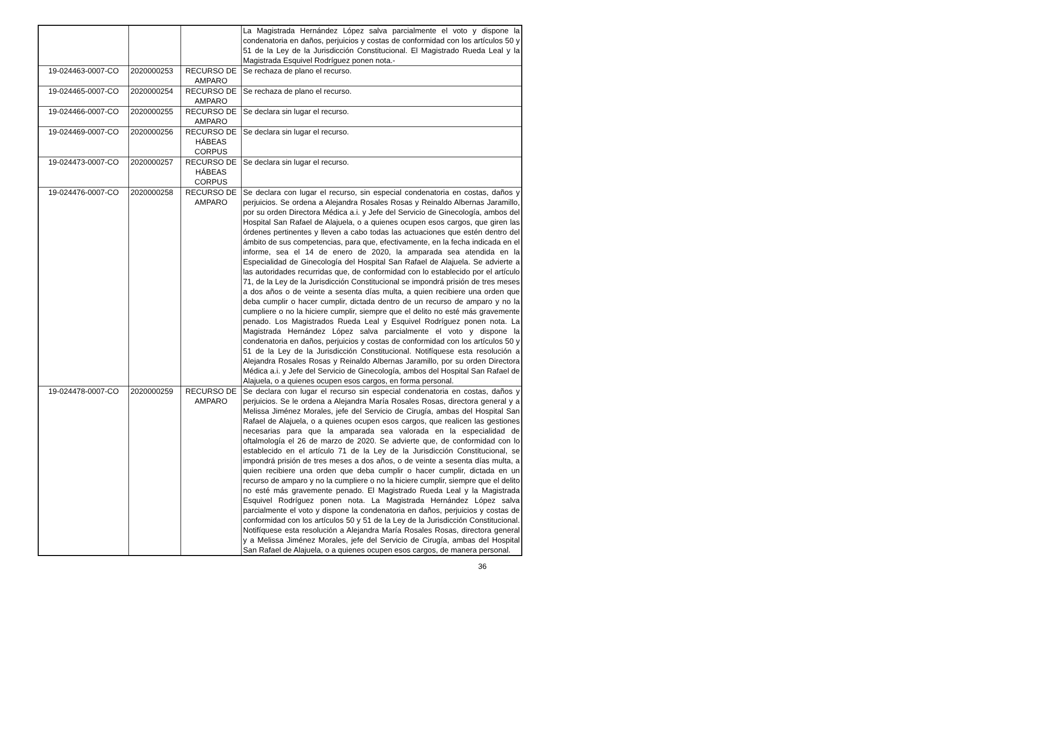| | | | La Magistrada Hernández López salva parcialmente el voto y dispone la condenatoria en daños, perjuicios y costas de conformidad con los artículos 50 y 51 de la Ley de la Jurisdicción Constitucional. El Magistrado Rueda Leal y la Magistrada Esquivel Rodríguez ponen nota.- |
| 19-024463-0007-CO | 2020000253 | RECURSO DE AMPARO | Se rechaza de plano el recurso. |
| 19-024465-0007-CO | 2020000254 | RECURSO DE AMPARO | Se rechaza de plano el recurso. |
| 19-024466-0007-CO | 2020000255 | RECURSO DE AMPARO | Se declara sin lugar el recurso. |
| 19-024469-0007-CO | 2020000256 | RECURSO DE HÁBEAS CORPUS | Se declara sin lugar el recurso. |
| 19-024473-0007-CO | 2020000257 | RECURSO DE HÁBEAS CORPUS | Se declara sin lugar el recurso. |
| 19-024476-0007-CO | 2020000258 | RECURSO DE AMPARO | Se declara con lugar el recurso, sin especial condenatoria en costas, daños y perjuicios. Se ordena a Alejandra Rosales Rosas y Reinaldo Albernas Jaramillo, por su orden Directora Médica a.i. y Jefe del Servicio de Ginecología, ambos del Hospital San Rafael de Alajuela, o a quienes ocupen esos cargos, que giren las órdenes pertinentes y lleven a cabo todas las actuaciones que estén dentro del ámbito de sus competencias, para que, efectivamente, en la fecha indicada en el informe, sea el 14 de enero de 2020, la amparada sea atendida en la Especialidad de Ginecología del Hospital San Rafael de Alajuela. Se advierte a las autoridades recurridas que, de conformidad con lo establecido por el artículo 71, de la Ley de la Jurisdicción Constitucional se impondrá prisión de tres meses a dos años o de veinte a sesenta días multa, a quien recibiere una orden que deba cumplir o hacer cumplir, dictada dentro de un recurso de amparo y no la cumpliere o no la hiciere cumplir, siempre que el delito no esté más gravemente penado. Los Magistrados Rueda Leal y Esquivel Rodríguez ponen nota. La Magistrada Hernández López salva parcialmente el voto y dispone la condenatoria en daños, perjuicios y costas de conformidad con los artículos 50 y 51 de la Ley de la Jurisdicción Constitucional. Notifíquese esta resolución a Alejandra Rosales Rosas y Reinaldo Albernas Jaramillo, por su orden Directora Médica a.i. y Jefe del Servicio de Ginecología, ambos del Hospital San Rafael de Alajuela, o a quienes ocupen esos cargos, en forma personal. |
| 19-024478-0007-CO | 2020000259 | RECURSO DE AMPARO | Se declara con lugar el recurso sin especial condenatoria en costas, daños y perjuicios. Se le ordena a Alejandra María Rosales Rosas, directora general y a Melissa Jiménez Morales, jefe del Servicio de Cirugía, ambas del Hospital San Rafael de Alajuela, o a quienes ocupen esos cargos, que realicen las gestiones necesarias para que la amparada sea valorada en la especialidad de oftalmología el 26 de marzo de 2020. Se advierte que, de conformidad con lo establecido en el artículo 71 de la Ley de la Jurisdicción Constitucional, se impondrá prisión de tres meses a dos años, o de veinte a sesenta días multa, a quien recibiere una orden que deba cumplir o hacer cumplir, dictada en un recurso de amparo y no la cumpliere o no la hiciere cumplir, siempre que el delito no esté más gravemente penado. El Magistrado Rueda Leal y la Magistrada Esquivel Rodríguez ponen nota. La Magistrada Hernández López salva parcialmente el voto y dispone la condenatoria en daños, perjuicios y costas de conformidad con los artículos 50 y 51 de la Ley de la Jurisdicción Constitucional. Notifíquese esta resolución a Alejandra María Rosales Rosas, directora general y a Melissa Jiménez Morales, jefe del Servicio de Cirugía, ambas del Hospital San Rafael de Alajuela, o a quienes ocupen esos cargos, de manera personal. |
36